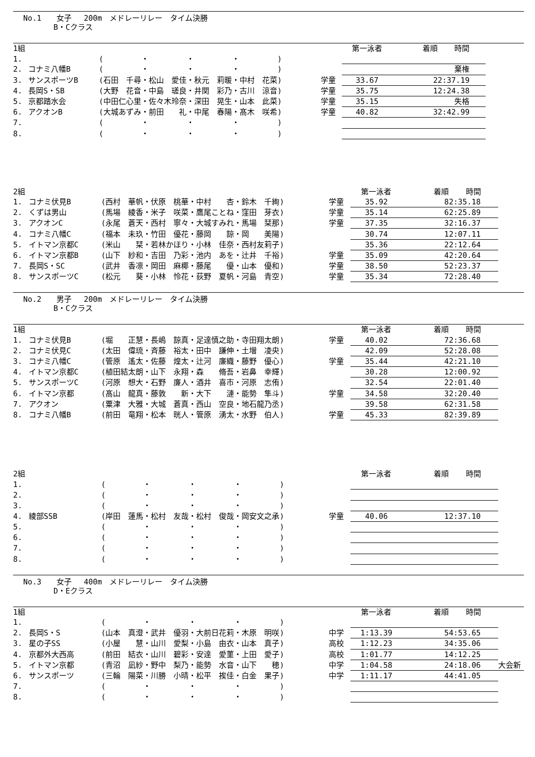No.1　　女子　 200m　メドレーリレー　タイム決勝
　　　　B・Cクラス
| 1組 | | | | 第一泳者 | 着順 | 時間 | |
| 1. | | ( ・ ・ ・ ) | | | | | |
| 2. | コナミ八幡B | ( ・ ・ ・ ) | | | | 棄権 | |
| 3. | サンスポーツB | (石田 千尋・松山 愛佳・秋元 莉暖・中村 花菜) | 学童 | 33.67 | 2 | 2:37.19 | |
| 4. | 長岡S・SB | (大野 花音・中島 瑳良・井関 彩乃・古川 涼音) | 学童 | 35.75 | 1 | 2:24.38 | |
| 5. | 京都踏水会 | (中田仁心里・佐々木玲奈・深田 晃生・山本 此菜) | 学童 | 35.15 | | 失格 | |
| 6. | アクオンB | (大城あずみ・前田 礼・中尾 春陽・髙木 咲希) | 学童 | 40.82 | 3 | 2:42.99 | |
| 7. | | ( ・ ・ ・ ) | | | | | |
| 8. | | ( ・ ・ ・ ) | | | | | |
| 2組 | | | | 第一泳者 | 着順 | 時間 | |
| 1. | コナミ伏見B | (西村 華帆・伏原 桃華・中村 杏・鈴木 千絢) | 学童 | 35.92 | 8 | 2:35.18 | |
| 2. | くずは男山 | (馬場 綾香・米子 咲菜・鷹尾ことね・窪田 芽衣) | 学童 | 35.14 | 6 | 2:25.89 | |
| 3. | アクオンC | (永尾 蒼天・西村 寧々・大城すみれ・馬場 栞那) | 学童 | 37.35 | 3 | 2:16.37 | |
| 4. | コナミ八幡C | (福本 未玖・竹田 優花・藤岡 諒・岡 美陽) | | 30.74 | 1 | 2:07.11 | |
| 5. | イトマン京都C | (米山 栞・若林かほり・小林 佳奈・西村友莉子) | | 35.36 | 2 | 2:12.64 | |
| 6. | イトマン京都B | (山下 紗和・吉田 乃彩・池内 あを・辻井 千裕) | 学童 | 35.09 | 4 | 2:20.64 | |
| 7. | 長岡S・SC | (武井 香凛・岡田 麻椰・藤尾 優・山本 優和) | 学童 | 38.50 | 5 | 2:23.37 | |
| 8. | サンスポーツC | (松元 葵・小林 怜花・荻野 夏帆・河島 青空) | 学童 | 35.34 | 7 | 2:28.40 | |
No.2　　男子　 200m　メドレーリレー　タイム決勝
　　　　B・Cクラス
| 1組 | | | | 第一泳者 | 着順 | 時間 | |
| 1. | コナミ伏見B | (堀 正慧・長嶋 諒真・足達慎之助・寺田翔太朗) | 学童 | 40.02 | 7 | 2:36.68 | |
| 2. | コナミ伏見C | (太田 偉琉・斉藤 裕太・田中 謙伸・土増 凌央) | | 42.09 | 5 | 2:28.08 | |
| 3. | コナミ八幡C | (管原 遙太・佐藤 煌太・辻河 廉織・藤野 優心) | 学童 | 35.44 | 4 | 2:21.10 | |
| 4. | イトマン京都C | (植田結太朗・山下 永翔・森 脩吾・岩鼻 幸輝) | | 30.28 | 1 | 2:00.92 | |
| 5. | サンスポーツC | (河原 想大・石野 廉人・酒井 喜市・河原 志侑) | | 32.54 | 2 | 2:01.40 | |
| 6. | イトマン京都 | (髙山 龍真・藤敦 新・大下 漣・能勢 隼斗) | 学童 | 34.58 | 3 | 2:20.40 | |
| 7. | アクオン | (粟津 大雅・大城 蒼真・西山 空良・地石龍乃丞) | | 39.58 | 6 | 2:31.58 | |
| 8. | コナミ八幡B | (前田 竜翔・松本 晄人・管原 湧太・水野 伯人) | 学童 | 45.33 | 8 | 2:39.89 | |
| 2組 | | | | 第一泳者 | 着順 | 時間 | |
| 1. | | ( ・ ・ ・ ) | | | | | |
| 2. | | ( ・ ・ ・ ) | | | | | |
| 3. | | ( ・ ・ ・ ) | | | | | |
| 4. | 綾部SSB | (岸田 蓮馬・松村 友哉・松村 俊哉・岡安文之承) | 学童 | 40.06 | 1 | 2:37.10 | |
| 5. | | ( ・ ・ ・ ) | | | | | |
| 6. | | ( ・ ・ ・ ) | | | | | |
| 7. | | ( ・ ・ ・ ) | | | | | |
| 8. | | ( ・ ・ ・ ) | | | | | |
No.3　　女子　 400m　メドレーリレー　タイム決勝
　　　　D・Eクラス
| 1組 | | | | 第一泳者 | 着順 | 時間 | |
| 1. | | ( ・ ・ ・ ) | | | | | |
| 2. | 長岡S・S | (山本 真澄・武井 優羽・大前日花莉・木原 明咲) | 中学 | 1:13.39 | 5 | 4:53.65 | |
| 3. | 星の子SS | (小屋 慧・山川 愛梨・小島 由衣・山本 真子) | 高校 | 1:12.23 | 3 | 4:35.06 | |
| 4. | 京都外大西高 | (前田 結衣・山川 碧彩・安達 愛菫・上田 愛子) | 高校 | 1:01.77 | 1 | 4:12.25 | |
| 5. | イトマン京都 | (青沼 凪紗・野中 梨乃・能勢 水音・山下 穂) | 中学 | 1:04.58 | 2 | 4:18.06 | 大会新 |
| 6. | サンスポーツ | (三輪 陽菜・川勝 小晴・松平 挨佳・白金 果子) | 中学 | 1:11.17 | 4 | 4:41.05 | |
| 7. | | ( ・ ・ ・ ) | | | | | |
| 8. | | ( ・ ・ ・ ) | | | | | |